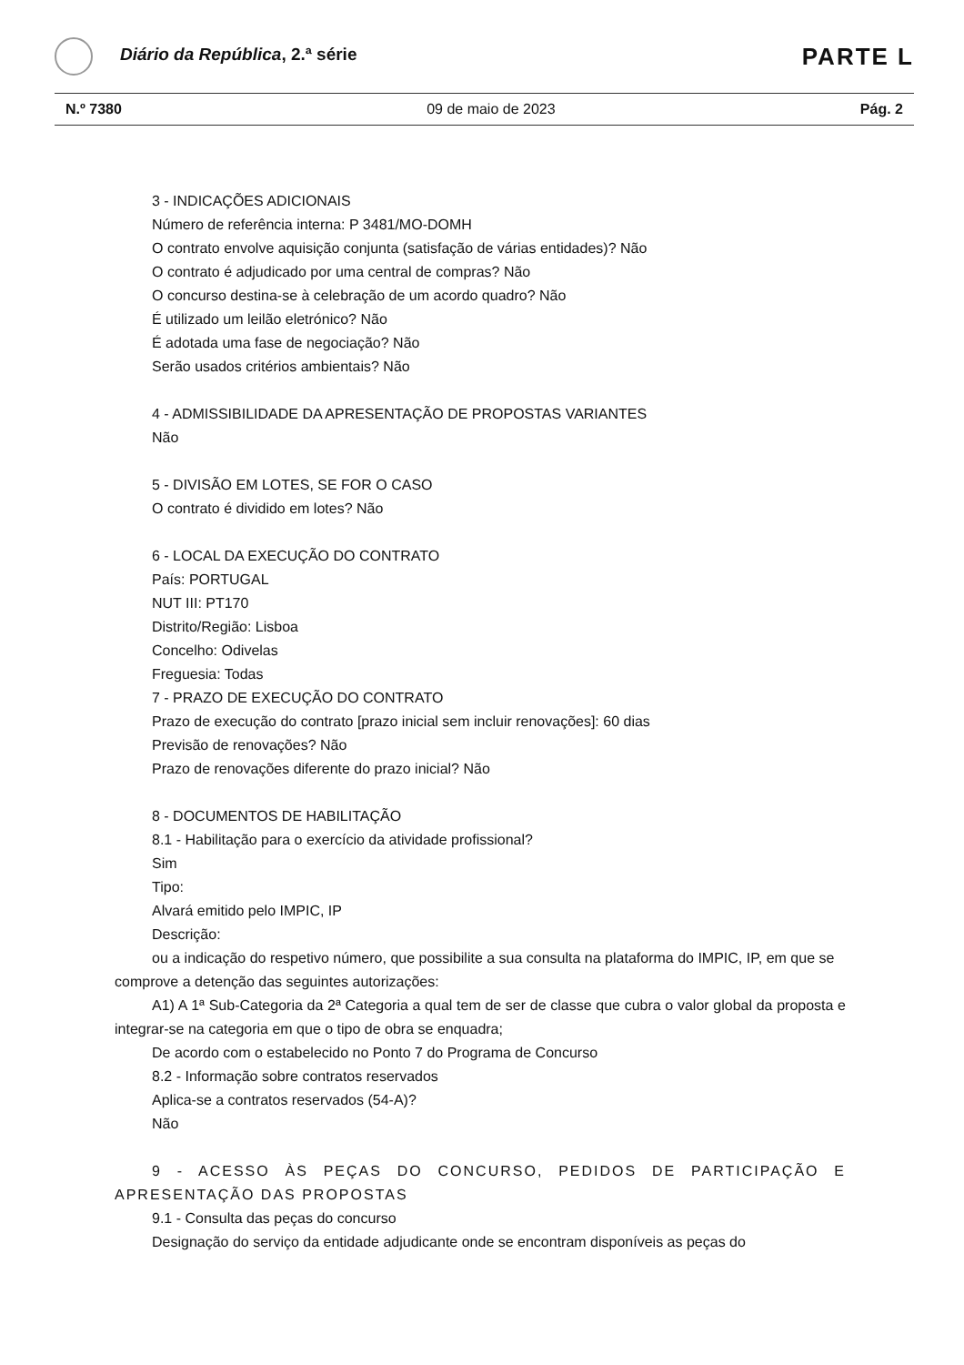Diário da República, 2.ª série
PARTE L
N.º 7380 09 de maio de 2023 Pág. 2
3 - INDICAÇÕES ADICIONAIS
Número de referência interna: P 3481/MO-DOMH
O contrato envolve aquisição conjunta (satisfação de várias entidades)? Não
O contrato é adjudicado por uma central de compras? Não
O concurso destina-se à celebração de um acordo quadro? Não
É utilizado um leilão eletrónico? Não
É adotada uma fase de negociação? Não
Serão usados critérios ambientais? Não
4 - ADMISSIBILIDADE DA APRESENTAÇÃO DE PROPOSTAS VARIANTES
Não
5 - DIVISÃO EM LOTES, SE FOR O CASO
O contrato é dividido em lotes? Não
6 - LOCAL DA EXECUÇÃO DO CONTRATO
País: PORTUGAL
NUT III: PT170
Distrito/Região: Lisboa
Concelho: Odivelas
Freguesia: Todas
7 - PRAZO DE EXECUÇÃO DO CONTRATO
Prazo de execução do contrato [prazo inicial sem incluir renovações]: 60 dias
Previsão de renovações? Não
Prazo de renovações diferente do prazo inicial? Não
8 - DOCUMENTOS DE HABILITAÇÃO
8.1 - Habilitação para o exercício da atividade profissional?
Sim
Tipo:
Alvará emitido pelo IMPIC, IP
Descrição:
ou a indicação do respetivo número, que possibilite a sua consulta na plataforma do IMPIC, IP, em que se comprove a detenção das seguintes autorizações:
A1) A 1ª Sub-Categoria da 2ª Categoria a qual tem de ser de classe que cubra o valor global da proposta e integrar-se na categoria em que o tipo de obra se enquadra;
De acordo com o estabelecido no Ponto 7 do Programa de Concurso
8.2 - Informação sobre contratos reservados
Aplica-se a contratos reservados (54-A)?
Não
9 - ACESSO ÀS PEÇAS DO CONCURSO, PEDIDOS DE PARTICIPAÇÃO E APRESENTAÇÃO DAS PROPOSTAS
9.1 - Consulta das peças do concurso
Designação do serviço da entidade adjudicante onde se encontram disponíveis as peças do